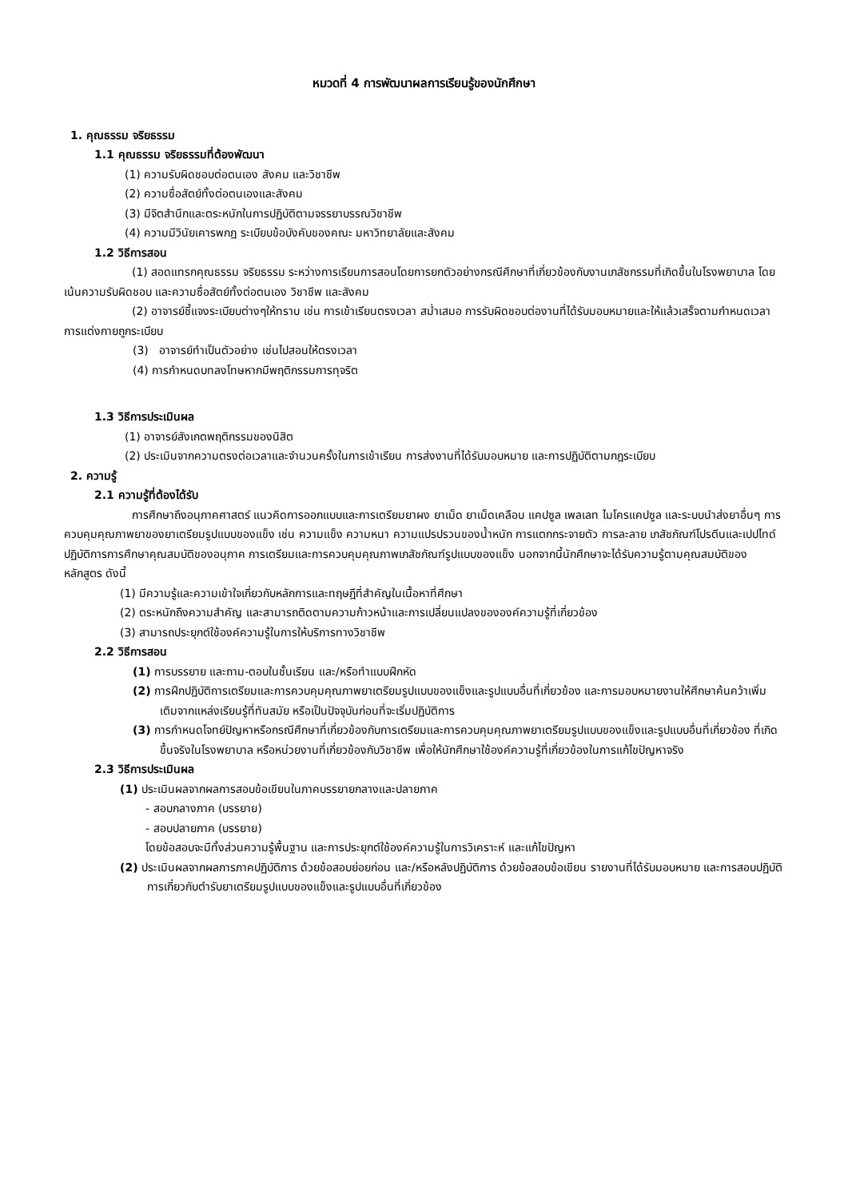หมวดที่ 4 การพัฒนาผลการเรียนรู้ของนักศึกษา
1. คุณธรรม จริยธรรม
1.1 คุณธรรม จริยธรรมที่ต้องพัฒนา
(1) ความรับผิดชอบต่อตนเอง สังคม และวิชาชีพ
(2) ความซื่อสัตย์ทั้งต่อตนเองและสังคม
(3) มีจิตสำนึกและตระหนักในการปฏิบัติตามจรรยาบรรณวิชาชีพ
(4) ความมีวินัยเคารพกฎ ระเบียบข้อบังคับของคณะ มหาวิทยาลัยและสังคม
1.2 วิธีการสอน
(1) สอดแทรกคุณธรรม จริยธรรม ระหว่างการเรียนการสอนโดยการยกตัวอย่างกรณีศึกษาที่เกี่ยวข้องกับงานเภสัชกรรมที่เกิดขึ้นในโรงพยาบาล โดยเน้นความรับผิดชอบ และความซื่อสัตย์ทั้งต่อตนเอง วิชาชีพ และสังคม
(2) อาจารย์ชี้แจงระเบียบต่างๆให้ทราบ เช่น การเข้าเรียนตรงเวลา สม่ำเสมอ การรับผิดชอบต่องานที่ได้รับมอบหมายและให้แล้วเสร็จตามกำหนดเวลา การแต่งกายถูกระเบียบ
(3) อาจารย์ทำเป็นตัวอย่าง เช่นไปสอนให้ตรงเวลา
(4) การกำหนดบทลงโทษหากมีพฤติกรรมการทุจริต
1.3 วิธีการประเมินผล
(1) อาจารย์สังเกตพฤติกรรมของนิสิต
(2) ประเมินจากความตรงต่อเวลาและจำนวนครั้งในการเข้าเรียน การส่งงานที่ได้รับมอบหมาย และการปฏิบัติตามกฎระเบียบ
2. ความรู้
2.1 ความรู้ที่ต้องได้รับ
การศึกษาถึงอนุภาคศาสตร์ แนวคิดการออกแบบและการเตรียมยาผง ยาเม็ด ยาเม็ดเคลือบ แคปซูล เพลเลท ไมโครแคปซูล และระบบนำส่งยาอื่นๆ การควบคุมคุณภาพยาของยาเตรียมรูปแบบของแข็ง เช่น ความแข็ง ความหนา ความแปรปรวนของน้ำหนัก การแตกกระจายตัว การละลาย เภสัชภัณฑ์โปรตีนและเปปไทด์ ปฏิบัติการการศึกษาคุณสมบัติของอนุภาค การเตรียมและการควบคุมคุณภาพเภสัชภัณฑ์รูปแบบของแข็ง นอกจากนี้นักศึกษาจะได้รับความรู้ตามคุณสมบัติของหลักสูตร ดังนี้
(1) มีความรู้และความเข้าใจเกี่ยวกับหลักการและทฤษฎีที่สำคัญในเนื้อหาที่ศึกษา
(2) ตระหนักถึงความสำคัญ และสามารถติดตามความก้าวหน้าและการเปลี่ยนแปลงขององค์ความรู้ที่เกี่ยวข้อง
(3) สามารถประยุกต์ใช้องค์ความรู้ในการให้บริการทางวิชาชีพ
2.2 วิธีการสอน
(1) การบรรยาย และถาม-ตอบในชั้นเรียน และ/หรือทำแบบฝึกหัด
(2) การฝึกปฏิบัติการเตรียมและการควบคุมคุณภาพยาเตรียมรูปแบบของแข็งและรูปแบบอื่นที่เกี่ยวข้อง และการมอบหมายงานให้ศึกษาค้นคว้าเพิ่มเติมจากแหล่งเรียนรู้ที่ทันสมัย หรือเป็นปัจจุบันก่อนที่จะเริ่มปฏิบัติการ
(3) การกำหนดโจทย์ปัญหาหรือกรณีศึกษาที่เกี่ยวข้องกับการเตรียมและการควบคุมคุณภาพยาเตรียมรูปแบบของแข็งและรูปแบบอื่นที่เกี่ยวข้อง ที่เกิดขึ้นจริงในโรงพยาบาล หรือหน่วยงานที่เกี่ยวข้องกับวิชาชีพ เพื่อให้นักศึกษาใช้องค์ความรู้ที่เกี่ยวข้องในการแก้ไขปัญหาจริง
2.3 วิธีการประเมินผล
(1) ประเมินผลจากผลการสอบข้อเขียนในภาคบรรยายกลางและปลายภาค
- สอบกลางภาค (บรรยาย)
- สอบปลายภาค (บรรยาย)
โดยข้อสอบจะมีทั้งส่วนความรู้พื้นฐาน และการประยุกต์ใช้องค์ความรู้ในการวิเคราะห์ และแก้ไขปัญหา
(2) ประเมินผลจากผลการภาคปฏิบัติการ ด้วยข้อสอบย่อยก่อน และ/หรือหลังปฏิบัติการ ด้วยข้อสอบข้อเขียน รายงานที่ได้รับมอบหมาย และการสอบปฏิบัติการเกี่ยวกับตำรับยาเตรียมรูปแบบของแข็งและรูปแบบอื่นที่เกี่ยวข้อง